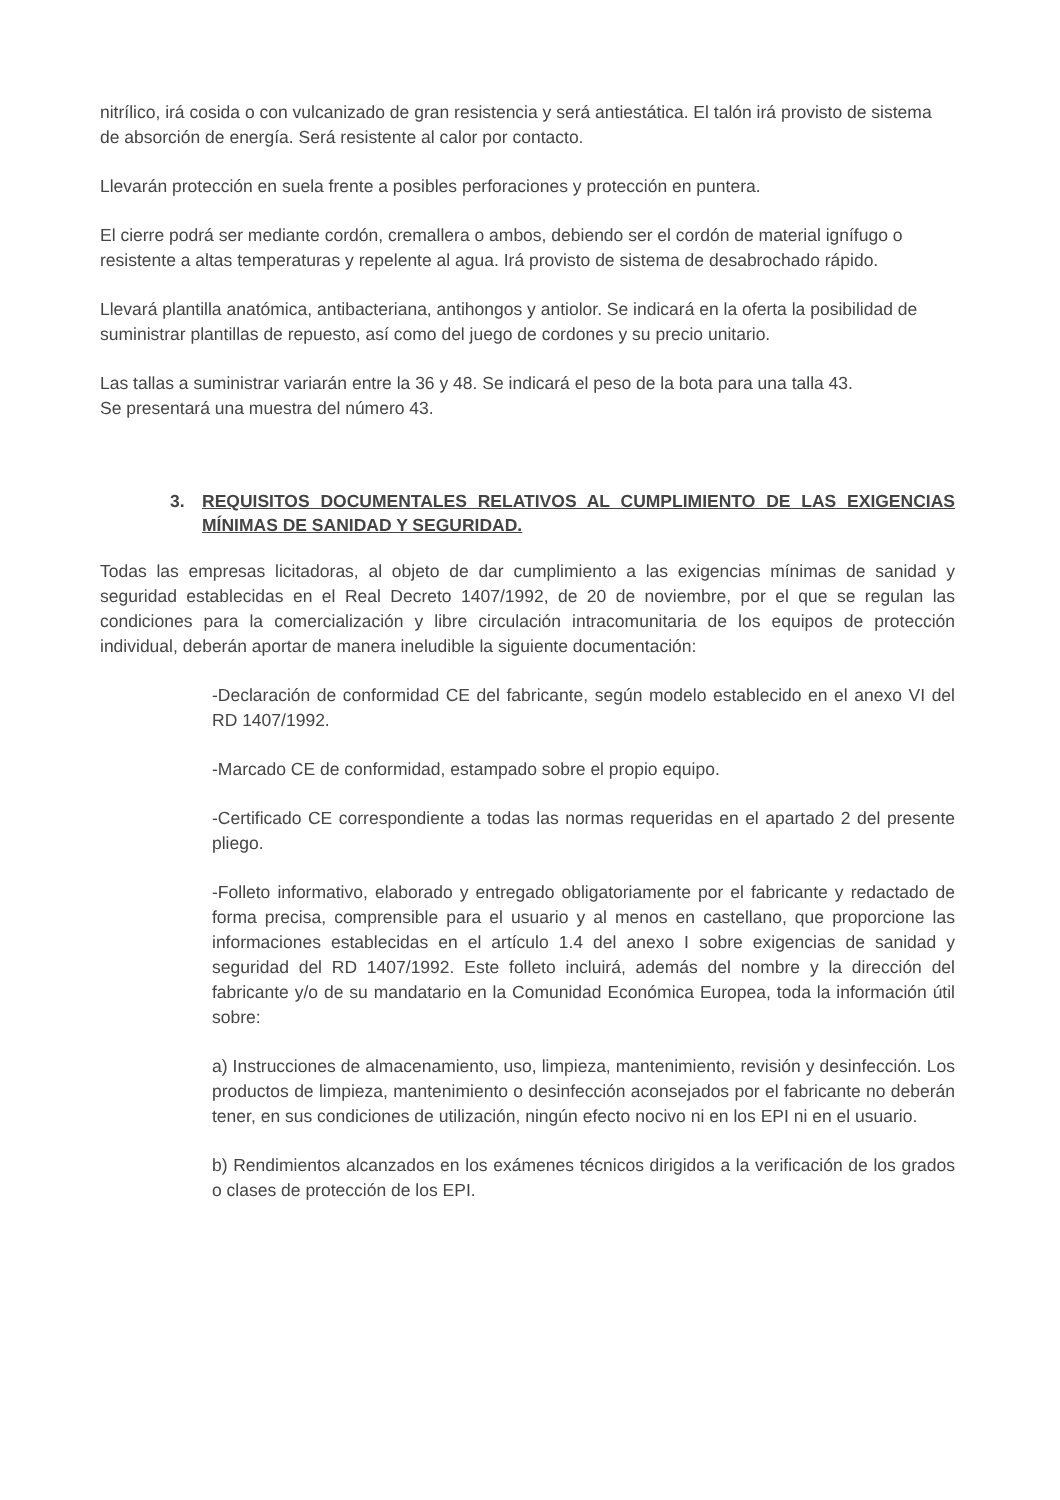nitrílico, irá cosida o con vulcanizado de gran resistencia y será antiestática. El talón irá provisto de sistema de absorción de energía. Será resistente al calor por contacto.
Llevarán protección en suela frente a posibles perforaciones y protección en puntera.
El cierre podrá ser mediante cordón, cremallera o ambos, debiendo ser el cordón de material ignífugo o resistente a altas temperaturas y repelente al agua. Irá provisto de sistema de desabrochado rápido.
Llevará plantilla anatómica, antibacteriana, antihongos y antiolor. Se indicará en la oferta la posibilidad de suministrar plantillas de repuesto, así como del juego de cordones y su precio unitario.
Las tallas a suministrar variarán entre la 36 y 48. Se indicará el peso de la bota para una talla 43.
Se presentará una muestra del número 43.
3. REQUISITOS DOCUMENTALES RELATIVOS AL CUMPLIMIENTO DE LAS EXIGENCIAS MÍNIMAS DE SANIDAD Y SEGURIDAD.
Todas las empresas licitadoras, al objeto de dar cumplimiento a las exigencias mínimas de sanidad y seguridad establecidas en el Real Decreto 1407/1992, de 20 de noviembre, por el que se regulan las condiciones para la comercialización y libre circulación intracomunitaria de los equipos de protección individual, deberán aportar de manera ineludible la siguiente documentación:
-Declaración de conformidad CE del fabricante, según modelo establecido en el anexo VI del RD 1407/1992.
-Marcado CE de conformidad, estampado sobre el propio equipo.
-Certificado CE correspondiente a todas las normas requeridas en el apartado 2 del presente pliego.
-Folleto informativo, elaborado y entregado obligatoriamente por el fabricante y redactado de forma precisa, comprensible para el usuario y al menos en castellano, que proporcione las informaciones establecidas en el artículo 1.4 del anexo I sobre exigencias de sanidad y seguridad del RD 1407/1992. Este folleto incluirá, además del nombre y la dirección del fabricante y/o de su mandatario en la Comunidad Económica Europea, toda la información útil sobre:
a) Instrucciones de almacenamiento, uso, limpieza, mantenimiento, revisión y desinfección. Los productos de limpieza, mantenimiento o desinfección aconsejados por el fabricante no deberán tener, en sus condiciones de utilización, ningún efecto nocivo ni en los EPI ni en el usuario.
b) Rendimientos alcanzados en los exámenes técnicos dirigidos a la verificación de los grados o clases de protección de los EPI.